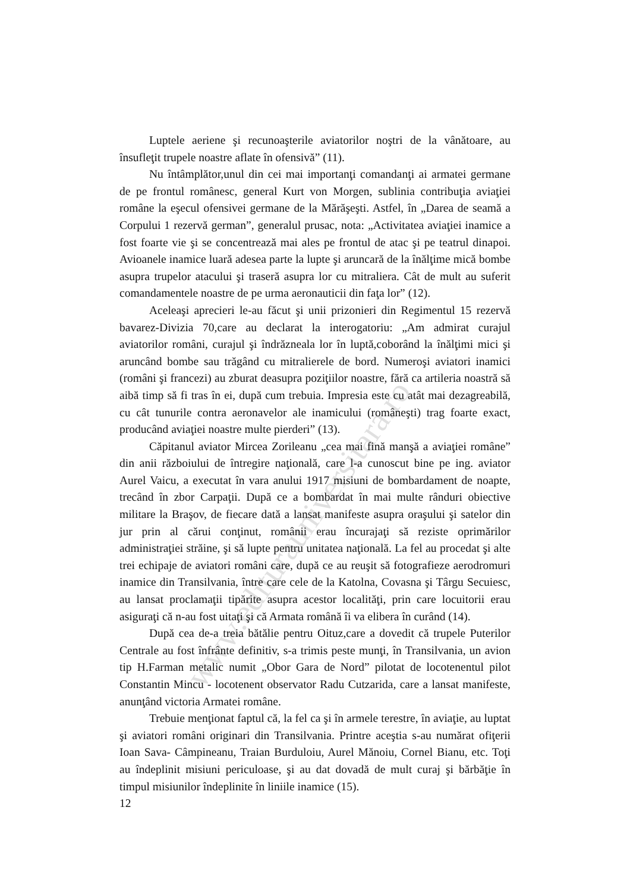www.editurauniversitara.ro
Luptele aeriene şi recunoaşterile aviatorilor noştri de la vânătoare, au însufleţit trupele noastre aflate în ofensivă” (11).
Nu întâmplător,unul din cei mai importanţi comandanţi ai armatei germane de pe frontul românesc, general Kurt von Morgen, sublinia contribuţia aviaţiei române la eşecul ofensivei germane de la Mărăşeşti. Astfel, în „Darea de seamă a Corpului 1 rezervă german”, generalul prusac, nota: „Activitatea aviaţiei inamice a fost foarte vie şi se concentrează mai ales pe frontul de atac şi pe teatrul dinapoi. Avioanele inamice luară adesea parte la lupte şi aruncară de la înălţime mică bombe asupra trupelor atacului şi traseră asupra lor cu mitraliera. Cât de mult au suferit comandamentele noastre de pe urma aeronauticii din faţa lor” (12).
Aceleaşi aprecieri le-au făcut şi unii prizonieri din Regimentul 15 rezervă bavarez-Divizia 70,care au declarat la interogatoriu: „Am admirat curajul aviatorilor români, curajul şi îndrăzneala lor în luptă,coborând la înălţimi mici şi aruncând bombe sau trăgând cu mitralierele de bord. Numeroşi aviatori inamici (români şi francezi) au zburat deasupra poziţiilor noastre, fără ca artileria noastră să aibă timp să fi tras în ei, după cum trebuia. Impresia este cu atât mai dezagreabilă, cu cât tunurile contra aeronavelor ale inamicului (româneşti) trag foarte exact, producând aviaţiei noastre multe pierderi” (13).
Căpitanul aviator Mircea Zorileanu „cea mai fină manşă a aviaţiei române” din anii războiului de întregire naţională, care l-a cunoscut bine pe ing. aviator Aurel Vaicu, a executat în vara anului 1917 misiuni de bombardament de noapte, trecând în zbor Carpaţii. După ce a bombardat în mai multe rânduri obiective militare la Braşov, de fiecare dată a lansat manifeste asupra oraşului şi satelor din jur prin al cărui conţinut, românii erau încurajaţi să reziste oprimărilor administraţiei străine, şi să lupte pentru unitatea naţională. La fel au procedat şi alte trei echipaje de aviatori români care, după ce au reuşit să fotografieze aerodromuri inamice din Transilvania, între care cele de la Katolna, Covasna şi Târgu Secuiesc, au lansat proclamaţii tipărite asupra acestor localităţi, prin care locuitorii erau asiguraţi că n-au fost uitaţi şi că Armata română îi va elibera în curând (14).
După cea de-a treia bătălie pentru Oituz,care a dovedit că trupele Puterilor Centrale au fost înfrânte definitiv, s-a trimis peste munţi, în Transilvania, un avion tip H.Farman metalic numit „Obor Gara de Nord” pilotat de locotenentul pilot Constantin Mincu - locotenent observator Radu Cutzarida, care a lansat manifeste, anunţând victoria Armatei române.
Trebuie menţionat faptul că, la fel ca şi în armele terestre, în aviaţie, au luptat şi aviatori români originari din Transilvania. Printre aceştia s-au numărat ofiţerii Ioan Sava- Câmpineanu, Traian Burduloiu, Aurel Mănoiu, Cornel Bianu, etc. Toţi au îndeplinit misiuni periculoase, şi au dat dovadă de mult curaj şi bărbăţie în timpul misiunilor îndeplinite în liniile inamice (15).
12